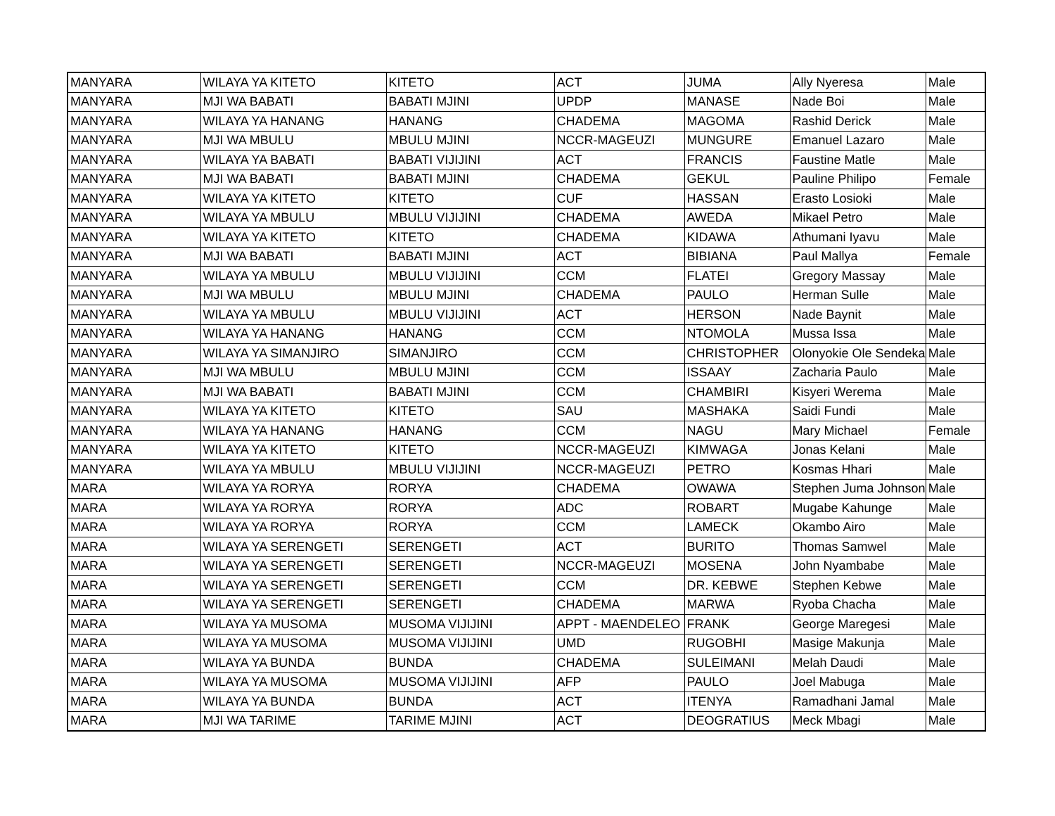| MANYARA | WILAYA YA KITETO | KITETO | ACT | JUMA | Ally Nyeresa | Male |
| MANYARA | MJI WA BABATI | BABATI MJINI | UPDP | MANASE | Nade Boi | Male |
| MANYARA | WILAYA YA HANANG | HANANG | CHADEMA | MAGOMA | Rashid Derick | Male |
| MANYARA | MJI WA MBULU | MBULU MJINI | NCCR-MAGEUZI | MUNGURE | Emanuel Lazaro | Male |
| MANYARA | WILAYA YA BABATI | BABATI VIJIJINI | ACT | FRANCIS | Faustine Matle | Male |
| MANYARA | MJI WA BABATI | BABATI MJINI | CHADEMA | GEKUL | Pauline Philipo | Female |
| MANYARA | WILAYA YA KITETO | KITETO | CUF | HASSAN | Erasto Losioki | Male |
| MANYARA | WILAYA YA MBULU | MBULU VIJIJINI | CHADEMA | AWEDA | Mikael Petro | Male |
| MANYARA | WILAYA YA KITETO | KITETO | CHADEMA | KIDAWA | Athumani Iyavu | Male |
| MANYARA | MJI WA BABATI | BABATI MJINI | ACT | BIBIANA | Paul Mallya | Female |
| MANYARA | WILAYA YA MBULU | MBULU VIJIJINI | CCM | FLATEI | Gregory Massay | Male |
| MANYARA | MJI WA MBULU | MBULU MJINI | CHADEMA | PAULO | Herman Sulle | Male |
| MANYARA | WILAYA YA MBULU | MBULU VIJIJINI | ACT | HERSON | Nade Baynit | Male |
| MANYARA | WILAYA YA HANANG | HANANG | CCM | NTOMOLA | Mussa Issa | Male |
| MANYARA | WILAYA YA SIMANJIRO | SIMANJIRO | CCM | CHRISTOPHER | Olonyokie Ole Sendeka | Male |
| MANYARA | MJI WA MBULU | MBULU MJINI | CCM | ISSAAY | Zacharia Paulo | Male |
| MANYARA | MJI WA BABATI | BABATI MJINI | CCM | CHAMBIRI | Kisyeri Werema | Male |
| MANYARA | WILAYA YA KITETO | KITETO | SAU | MASHAKA | Saidi Fundi | Male |
| MANYARA | WILAYA YA HANANG | HANANG | CCM | NAGU | Mary Michael | Female |
| MANYARA | WILAYA YA KITETO | KITETO | NCCR-MAGEUZI | KIMWAGA | Jonas Kelani | Male |
| MANYARA | WILAYA YA MBULU | MBULU VIJIJINI | NCCR-MAGEUZI | PETRO | Kosmas Hhari | Male |
| MARA | WILAYA YA RORYA | RORYA | CHADEMA | OWAWA | Stephen Juma Johnson | Male |
| MARA | WILAYA YA RORYA | RORYA | ADC | ROBART | Mugabe Kahunge | Male |
| MARA | WILAYA YA RORYA | RORYA | CCM | LAMECK | Okambo Airo | Male |
| MARA | WILAYA YA SERENGETI | SERENGETI | ACT | BURITO | Thomas Samwel | Male |
| MARA | WILAYA YA SERENGETI | SERENGETI | NCCR-MAGEUZI | MOSENA | John Nyambabe | Male |
| MARA | WILAYA YA SERENGETI | SERENGETI | CCM | DR. KEBWE | Stephen Kebwe | Male |
| MARA | WILAYA YA SERENGETI | SERENGETI | CHADEMA | MARWA | Ryoba Chacha | Male |
| MARA | WILAYA YA MUSOMA | MUSOMA VIJIJINI | APPT - MAENDELEO | FRANK | George Maregesi | Male |
| MARA | WILAYA YA MUSOMA | MUSOMA VIJIJINI | UMD | RUGOBHI | Masige Makunja | Male |
| MARA | WILAYA YA BUNDA | BUNDA | CHADEMA | SULEIMANI | Melah Daudi | Male |
| MARA | WILAYA YA MUSOMA | MUSOMA VIJIJINI | AFP | PAULO | Joel Mabuga | Male |
| MARA | WILAYA YA BUNDA | BUNDA | ACT | ITENYA | Ramadhani Jamal | Male |
| MARA | MJI WA TARIME | TARIME MJINI | ACT | DEOGRATIUS | Meck Mbagi | Male |